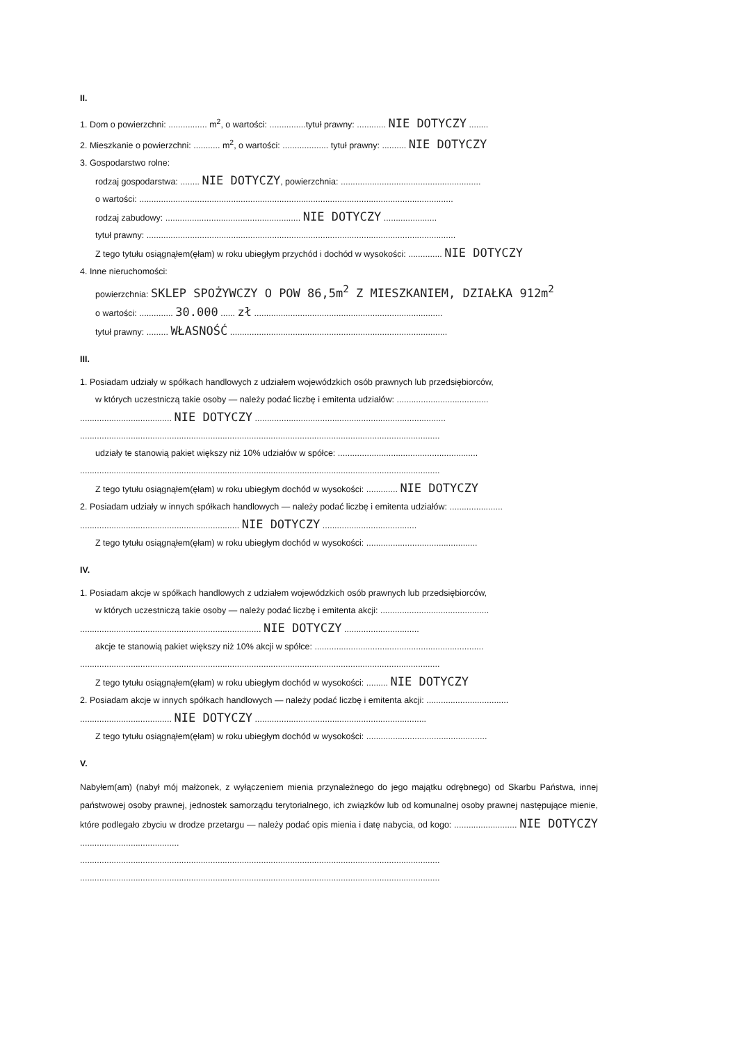II.
1. Dom o powierzchni: ................ m<sup>2</sup>, o wartości: ...............tytuł prawny: ............ NIE DOTYCZY ........
2. Mieszkanie o powierzchni: ........... m<sup>2</sup>, o wartości: ................... tytuł prawny: .......... NIE DOTYCZY
3. Gospodarstwo rolne:
rodzaj gospodarstwa: ........ NIE DOTYCZY, powierzchnia: ..........................................................
o wartości: ..................................................................................................................................
rodzaj zabudowy: ........................................................ NIE DOTYCZY ......................
tytuł prawny: ................................................................................................................................
Z tego tytułu osiągnąłem(ęłam) w roku ubiegłym przychód i dochód w wysokości: .............. NIE DOTYCZY
4. Inne nieruchomości:
powierzchnia: SKLEP SPOŻYWCZY O POW 86,5m<sup>2</sup> Z MIESZKANIEM, DZIAŁKA 912m<sup>2</sup>
o wartości: .............. 30.000 ...... zł ..............................................................................
tytuł prawny: ......... WŁASNOŚĆ ..........................................................................................
III.
1. Posiadam udziały w spółkach handlowych z udziałem wojewódzkich osób prawnych lub przedsiębiorców,
w których uczestniczą takie osoby — należy podać liczbę i emitenta udziałów: ......................................
...................................... NIE DOTYCZY ...............................................................................
.....................................................................................................................................................
udziały te stanowią pakiet większy niż 10% udziałów w spółce: ..........................................................
.....................................................................................................................................................
Z tego tytułu osiągnąłem(ęłam) w roku ubiegłym dochód w wysokości: ............. NIE DOTYCZY
2. Posiadam udziały w innych spółkach handlowych — należy podać liczbę i emitenta udziałów: ......................
.................................................................. NIE DOTYCZY .......................................
Z tego tytułu osiągnąłem(ęłam) w roku ubiegłym dochód w wysokości: ..............................................
IV.
1. Posiadam akcje w spółkach handlowych z udziałem wojewódzkich osób prawnych lub przedsiębiorców,
w których uczestniczą takie osoby — należy podać liczbę i emitenta akcji: .............................................
........................................................................... NIE DOTYCZY ...............................
akcje te stanowią pakiet większy niż 10% akcji w spółce: ......................................................................
.....................................................................................................................................................
Z tego tytułu osiągnąłem(ęłam) w roku ubiegłym dochód w wysokości: ......... NIE DOTYCZY
2. Posiadam akcje w innych spółkach handlowych — należy podać liczbę i emitenta akcji: ..................................
...................................... NIE DOTYCZY .......................................................................
Z tego tytułu osiągnąłem(ęłam) w roku ubiegłym dochód w wysokości: ..................................................
V.
Nabyłem(am) (nabył mój małżonek, z wyłączeniem mienia przynależnego do jego majątku odrębnego) od Skarbu Państwa, innej państwowej osoby prawnej, jednostek samorządu terytorialnego, ich związków lub od komunalnej osoby prawnej następujące mienie, które podlegało zbyciu w drodze przetargu — należy podać opis mienia i datę nabycia, od kogo: .......................... NIE DOTYCZY .........................................
.....................................................................................................................................................
.....................................................................................................................................................